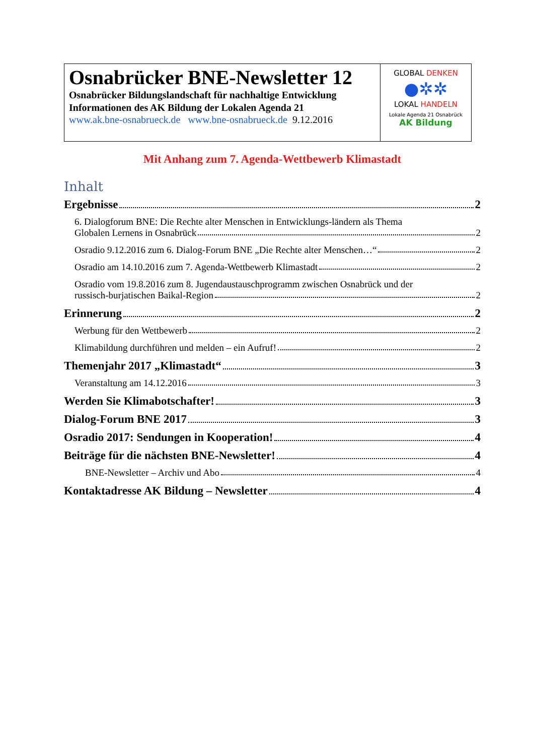| Osnabrücker BNE-Newsletter 12 Osnabrücker Bildungslandschaft für nachhaltige Entwicklung Informationen des AK Bildung der Lokalen Agenda 21 www.ak.bne-osnabrueck.de www.bne-osnabrueck.de 9.12.2016 | GLOBAL DENKEN ●✲✲ LOKAL HANDELN Lokale Agenda 21 Osnabrück AK Bildung |
Mit Anhang zum 7. Agenda-Wettbewerb Klimastadt
Inhalt
Ergebnisse 2
6. Dialogforum BNE: Die Rechte alter Menschen in Entwicklungs-ländern als Thema
Globalen Lernens in Osnabrück 2
Osradio 9.12.2016 zum 6. Dialog-Forum BNE „Die Rechte alter Menschen…“ 2
Osradio am 14.10.2016 zum 7. Agenda-Wettbewerb Klimastadt 2
Osradio vom 19.8.2016 zum 8. Jugendaustauschprogramm zwischen Osnabrück und der
russisch-burjatischen Baikal-Region 2
Erinnerung 2
Werbung für den Wettbewerb 2
Klimabildung durchführen und melden – ein Aufruf! 2
Themenjahr 2017 „Klimastadt“ 3
Veranstaltung am 14.12.2016 3
Werden Sie Klimabotschafter! 3
Dialog-Forum BNE 2017 3
Osradio 2017: Sendungen in Kooperation! 4
Beiträge für die nächsten BNE-Newsletter! 4
BNE-Newsletter – Archiv und Abo 4
Kontaktadresse AK Bildung – Newsletter 4